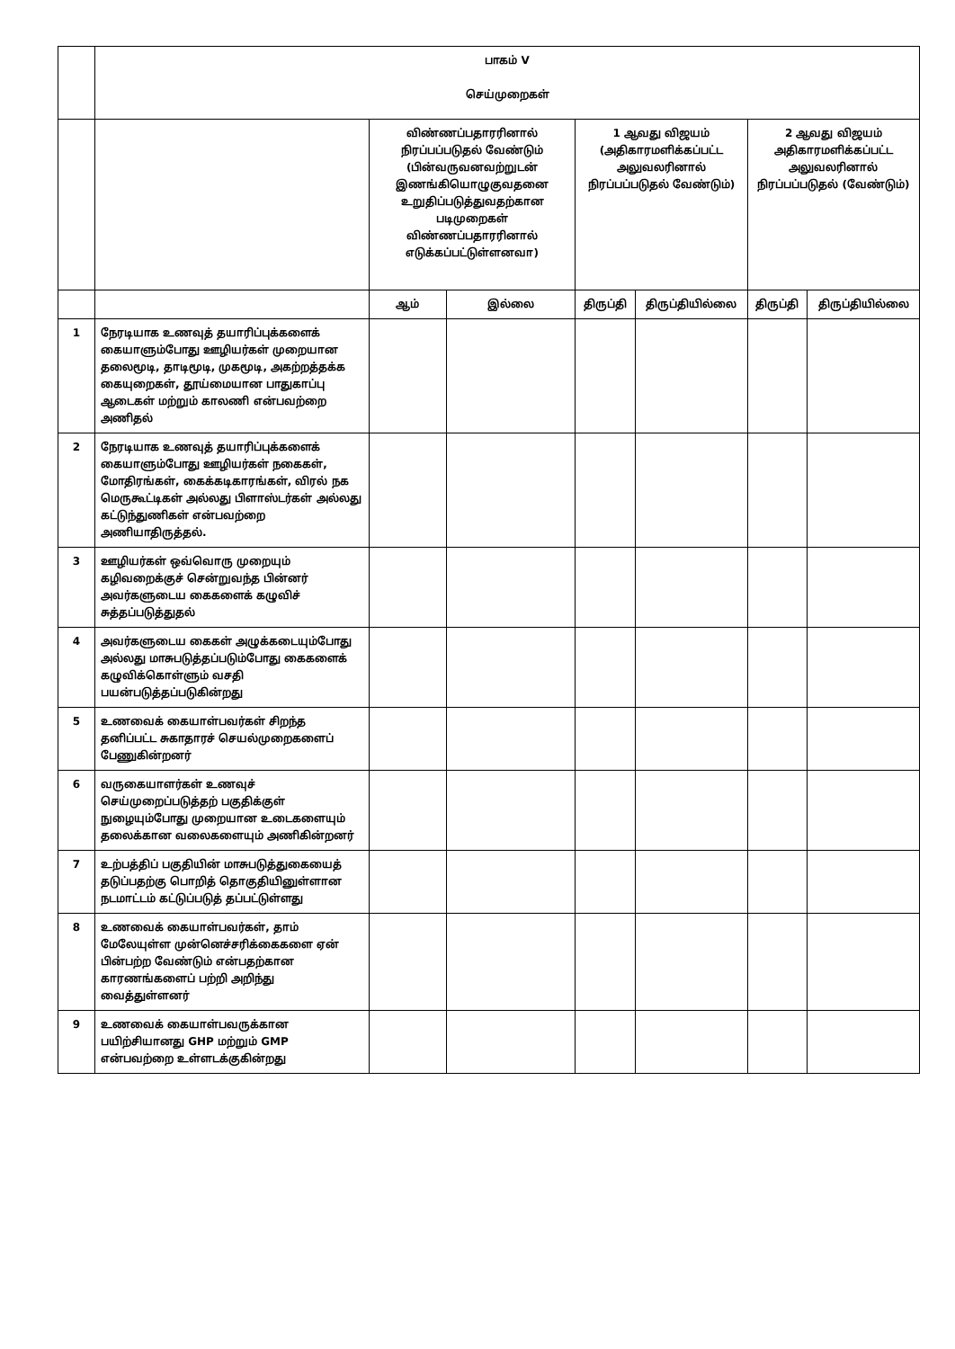| | பாகம் V செய்முறைகள் | | | | | | |
| | | விண்ணப்பதாரரினால் நிரப்பப்படுதல் வேண்டும் (பின்வருவனவற்றுடன் இணங்கியொழுகுவதனை உறுதிப்படுத்துவதற்கான படிமுறைகள் விண்ணப்பதாரரினால் எடுக்கப்பட்டுள்ளனவா) | | 1 ஆவது விஜயம் (அதிகாரமளிக்கப்பட்ட அலுவலரினால் நிரப்பப்படுதல் வேண்டும்) | | 2 ஆவது விஜயம் அதிகாரமளிக்கப்பட்ட அலுவலரினால் நிரப்பப்படுதல் (வேண்டும்) | |
| | | ஆம் | இல்லை | திருப்தி | திருப்தியில்லை | திருப்தி | திருப்தியில்லை |
| 1 | நேரடியாக உணவுத் தயாரிப்புக்களைக் கையாளும்போது ஊழியர்கள் முறையான தலைமூடி, தாடிமூடி, முகமூடி, அகற்றத்தக்க கையுறைகள், தூய்மையான பாதுகாப்பு ஆடைகள் மற்றும் காலணி என்பவற்றை அணிதல் | | | | | | |
| 2 | நேரடியாக உணவுத் தயாரிப்புக்களைக் கையாளும்போது ஊழியர்கள் நகைகள், மோதிரங்கள், கைக்கடிகாரங்கள், விரல் நக மெருகூட்டிகள் அல்லது பிளாஸ்டர்கள் அல்லது கட்டுந்துணிகள் என்பவற்றை அணியாதிருத்தல். | | | | | | |
| 3 | ஊழியர்கள் ஒவ்வொரு முறையும் கழிவறைக்குச் சென்றுவந்த பின்னர் அவர்களுடைய கைகளைக் கழுவிச் சுத்தப்படுத்துதல் | | | | | | |
| 4 | அவர்களுடைய கைகள் அழுக்கடையும்போது அல்லது மாசுபடுத்தப்படும்போது கைகளைக் கழுவிக்கொள்ளும் வசதி பயன்படுத்தப்படுகின்றது | | | | | | |
| 5 | உணவைக் கையாள்பவர்கள் சிறந்த தனிப்பட்ட சுகாதாரச் செயல்முறைகளைப் பேணுகின்றனர் | | | | | | |
| 6 | வருகையாளர்கள் உணவுச் செய்முறைப்படுத்தற் பகுதிக்குள் நுழையும்போது முறையான உடைகளையும் தலைக்கான வலைகளையும் அணிகின்றனர் | | | | | | |
| 7 | உற்பத்திப் பகுதியின் மாசுபடுத்துகையைத் தடுப்பதற்கு பொறித் தொகுதியினுள்ளான நடமாட்டம் கட்டுப்படுத் தப்பட்டுள்ளது | | | | | | |
| 8 | உணவைக் கையாள்பவர்கள், தாம் மேலேயுள்ள முன்னெச்சரிக்கைகளை ஏன் பின்பற்ற வேண்டும் என்பதற்கான காரணங்களைப் பற்றி அறிந்து வைத்துள்ளனர் | | | | | | |
| 9 | உணவைக் கையாள்பவருக்கான பயிற்சியானது GHP மற்றும் GMP என்பவற்றை உள்ளடக்குகின்றது | | | | | | |